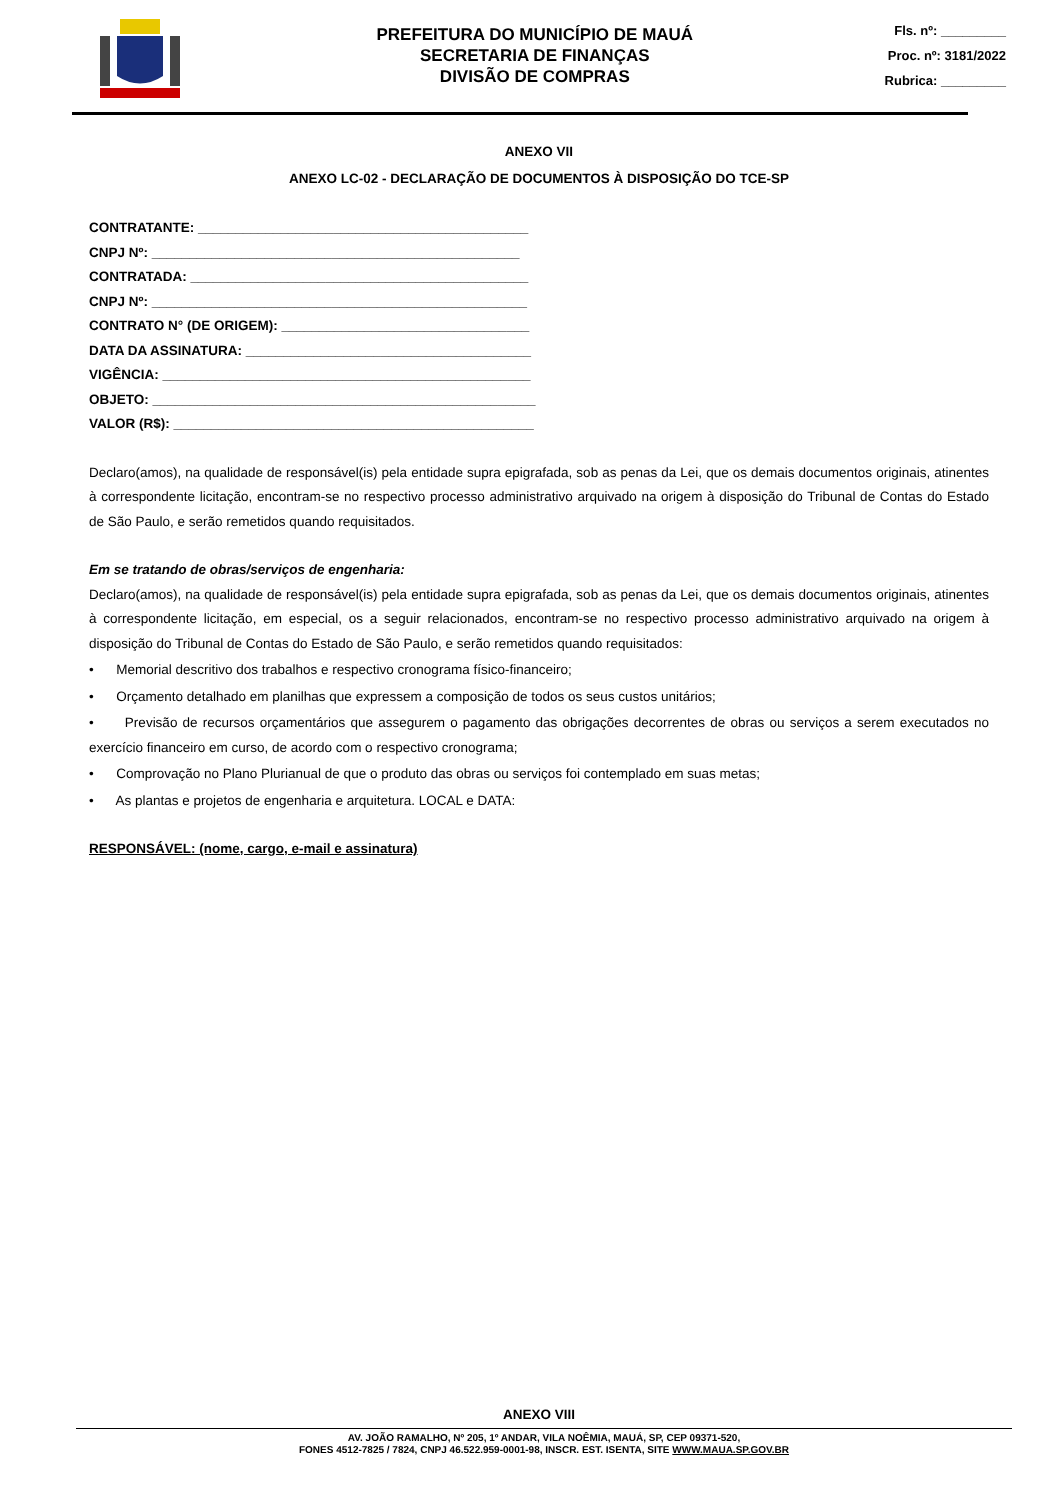PREFEITURA DO MUNICÍPIO DE MAUÁ
SECRETARIA DE FINANÇAS
DIVISÃO DE COMPRAS
Fls. nº: _________
Proc. nº: 3181/2022
Rubrica: _________
ANEXO VII
ANEXO LC-02 - DECLARAÇÃO DE DOCUMENTOS À DISPOSIÇÃO DO TCE-SP
CONTRATANTE: ____________________________________________
CNPJ Nº: _________________________________________________
CONTRATADA: _____________________________________________
CNPJ Nº: __________________________________________________
CONTRATO N° (DE ORIGEM): _________________________________
DATA DA ASSINATURA: ______________________________________
VIGÊNCIA: _________________________________________________
OBJETO: ___________________________________________________
VALOR (R$): ________________________________________________
Declaro(amos), na qualidade de responsável(is) pela entidade supra epigrafada, sob as penas da Lei, que os demais documentos originais, atinentes à correspondente licitação, encontram-se no respectivo processo administrativo arquivado na origem à disposição do Tribunal de Contas do Estado de São Paulo, e serão remetidos quando requisitados.
Em se tratando de obras/serviços de engenharia:
Declaro(amos), na qualidade de responsável(is) pela entidade supra epigrafada, sob as penas da Lei, que os demais documentos originais, atinentes à correspondente licitação, em especial, os a seguir relacionados, encontram-se no respectivo processo administrativo arquivado na origem à disposição do Tribunal de Contas do Estado de São Paulo, e serão remetidos quando requisitados:
• Memorial descritivo dos trabalhos e respectivo cronograma físico-financeiro;
• Orçamento detalhado em planilhas que expressem a composição de todos os seus custos unitários;
• Previsão de recursos orçamentários que assegurem o pagamento das obrigações decorrentes de obras ou serviços a serem executados no exercício financeiro em curso, de acordo com o respectivo cronograma;
• Comprovação no Plano Plurianual de que o produto das obras ou serviços foi contemplado em suas metas;
• As plantas e projetos de engenharia e arquitetura. LOCAL e DATA:
RESPONSÁVEL: (nome, cargo, e-mail e assinatura)
ANEXO VIII
AV. JOÃO RAMALHO, Nº 205, 1º ANDAR, VILA NOÊMIA, MAUÁ, SP, CEP 09371-520,
FONES 4512-7825 / 7824, CNPJ 46.522.959-0001-98, INSCR. EST. ISENTA, SITE WWW.MAUA.SP.GOV.BR